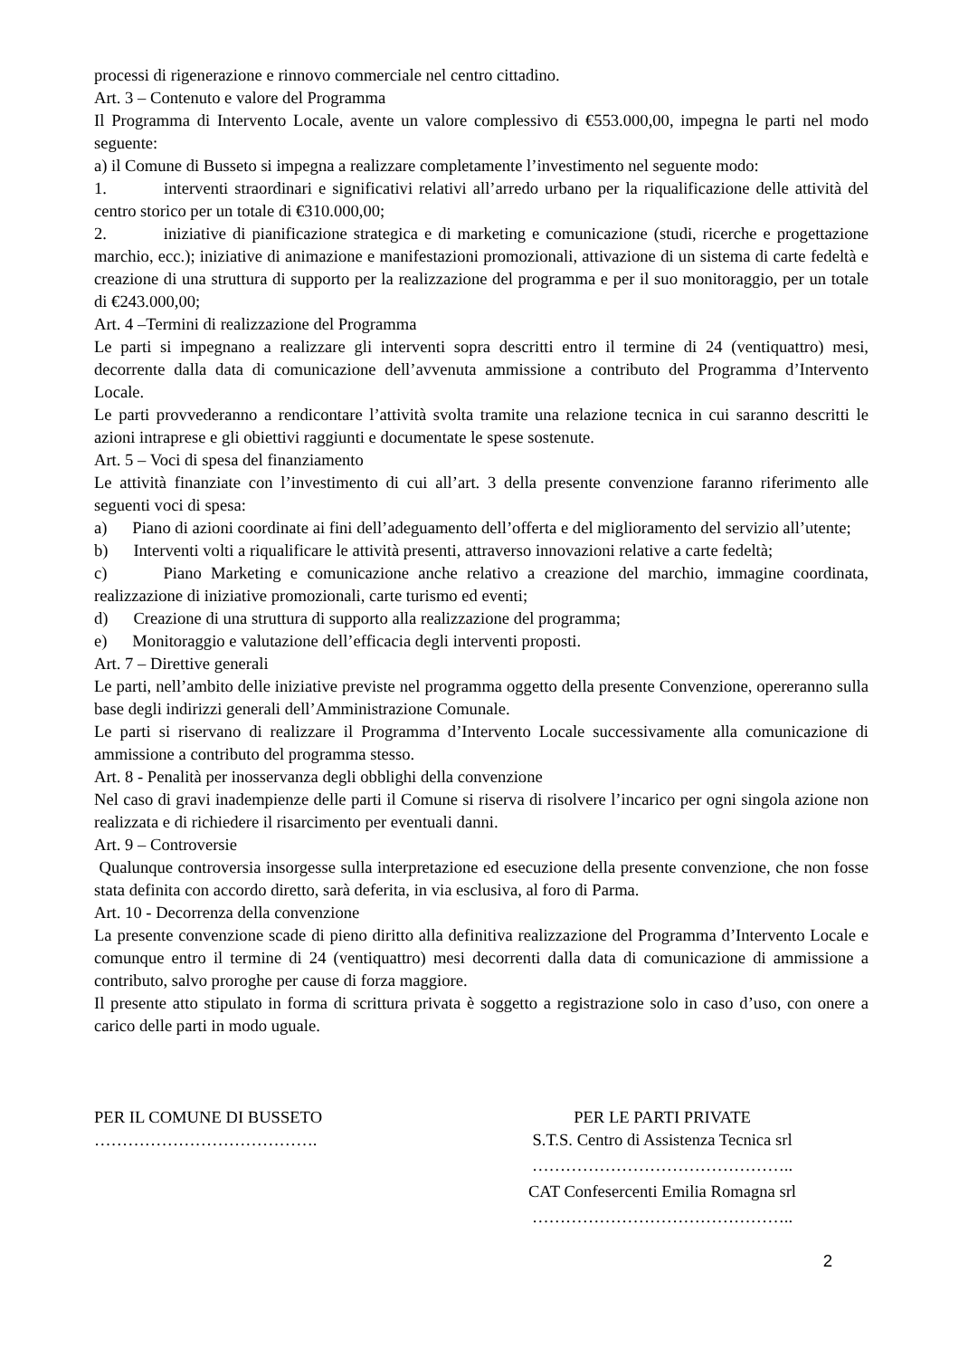processi di rigenerazione e rinnovo commerciale nel centro cittadino.
Art. 3 – Contenuto e valore del Programma
Il Programma di Intervento Locale, avente un valore complessivo di €553.000,00, impegna le parti nel modo seguente:
a) il Comune di Busseto si impegna a realizzare completamente l’investimento nel seguente modo:
1. interventi straordinari e significativi relativi all’arredo urbano per la riqualificazione delle attività del centro storico per un totale di €310.000,00;
2. iniziative di pianificazione strategica e di marketing e comunicazione (studi, ricerche e progettazione marchio, ecc.); iniziative di animazione e manifestazioni promozionali, attivazione di un sistema di carte fedeltà e creazione di una struttura di supporto per la realizzazione del programma e per il suo monitoraggio, per un totale di €243.000,00;
Art. 4 –Termini di realizzazione del Programma
Le parti si impegnano a realizzare gli interventi sopra descritti entro il termine di 24 (ventiquattro) mesi, decorrente dalla data di comunicazione dell’avvenuta ammissione a contributo del Programma d’Intervento Locale.
Le parti provvederanno a rendicontare l’attività svolta tramite una relazione tecnica in cui saranno descritti le azioni intraprese e gli obiettivi raggiunti e documentate le spese sostenute.
Art. 5 – Voci di spesa del finanziamento
Le attività finanziate con l’investimento di cui all’art. 3 della presente convenzione faranno riferimento alle seguenti voci di spesa:
a) Piano di azioni coordinate ai fini dell’adeguamento dell’offerta e del miglioramento del servizio all’utente;
b) Interventi volti a riqualificare le attività presenti, attraverso innovazioni relative a carte fedeltà;
c) Piano Marketing e comunicazione anche relativo a creazione del marchio, immagine coordinata, realizzazione di iniziative promozionali, carte turismo ed eventi;
d) Creazione di una struttura di supporto alla realizzazione del programma;
e) Monitoraggio e valutazione dell’efficacia degli interventi proposti.
Art. 7 – Direttive generali
Le parti, nell’ambito delle iniziative previste nel programma oggetto della presente Convenzione, opereranno sulla base degli indirizzi generali dell’Amministrazione Comunale.
Le parti si riservano di realizzare il Programma d’Intervento Locale successivamente alla comunicazione di ammissione a contributo del programma stesso.
Art. 8 - Penalità per inosservanza degli obblighi della convenzione
Nel caso di gravi inadempienze delle parti il Comune si riserva di risolvere l’incarico per ogni singola azione non realizzata e di richiedere il risarcimento per eventuali danni.
Art. 9 – Controversie
Qualunque controversia insorgesse sulla interpretazione ed esecuzione della presente convenzione, che non fosse stata definita con accordo diretto, sarà deferita, in via esclusiva, al foro di Parma.
Art. 10 - Decorrenza della convenzione
La presente convenzione scade di pieno diritto alla definitiva realizzazione del Programma d’Intervento Locale e comunque entro il termine di 24 (ventiquattro) mesi decorrenti dalla data di comunicazione di ammissione a contributo, salvo proroghe per cause di forza maggiore.
Il presente atto stipulato in forma di scrittura privata è soggetto a registrazione solo in caso d’uso, con onere a carico delle parti in modo uguale.
PER IL COMUNE DI BUSSETO
………………………………….
PER LE PARTI PRIVATE
S.T.S. Centro di Assistenza Tecnica srl
………………………………………..
CAT Confesercenti Emilia Romagna srl
………………………………………..
2